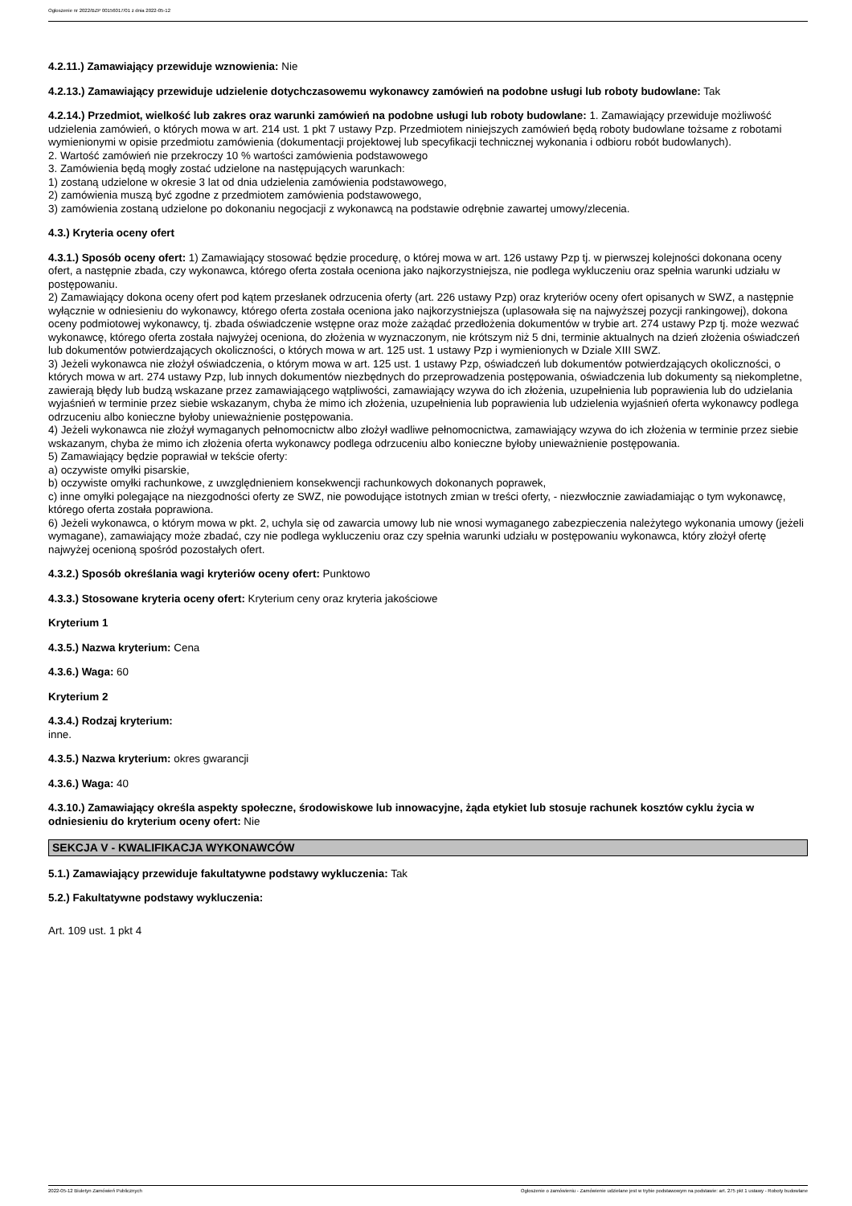Ogłoszenie nr 2022/BZP 00156017/01 z dnia 2022-05-12
4.2.11.) Zamawiający przewiduje wznowienia: Nie
4.2.13.) Zamawiający przewiduje udzielenie dotychczasowemu wykonawcy zamówień na podobne usługi lub roboty budowlane: Tak
4.2.14.) Przedmiot, wielkość lub zakres oraz warunki zamówień na podobne usługi lub roboty budowlane: 1. Zamawiający przewiduje możliwość udzielenia zamówień, o których mowa w art. 214 ust. 1 pkt 7 ustawy Pzp. Przedmiotem niniejszych zamówień będą roboty budowlane tożsame z robotami wymienionymi w opisie przedmiotu zamówienia (dokumentacji projektowej lub specyfikacji technicznej wykonania i odbioru robót budowlanych).
2. Wartość zamówień nie przekroczy 10 % wartości zamówienia podstawowego
3. Zamówienia będą mogły zostać udzielone na następujących warunkach:
1) zostaną udzielone w okresie 3 lat od dnia udzielenia zamówienia podstawowego,
2) zamówienia muszą być zgodne z przedmiotem zamówienia podstawowego,
3) zamówienia zostaną udzielone po dokonaniu negocjacji z wykonawcą na podstawie odrębnie zawartej umowy/zlecenia.
4.3.) Kryteria oceny ofert
4.3.1.) Sposób oceny ofert: 1) Zamawiający stosować będzie procedurę, o której mowa w art. 126 ustawy Pzp tj. w pierwszej kolejności dokonana oceny ofert, a następnie zbada, czy wykonawca, którego oferta została oceniona jako najkorzystniejsza, nie podlega wykluczeniu oraz spełnia warunki udziału w postępowaniu.
2) Zamawiający dokona oceny ofert pod kątem przesłanek odrzucenia oferty (art. 226 ustawy Pzp) oraz kryteriów oceny ofert opisanych w SWZ, a następnie wyłącznie w odniesieniu do wykonawcy, którego oferta została oceniona jako najkorzystniejsza (uplasowała się na najwyższej pozycji rankingowej), dokona oceny podmiotowej wykonawcy, tj. zbada oświadczenie wstępne oraz może zażądać przedłożenia dokumentów w trybie art. 274 ustawy Pzp tj. może wezwać wykonawcę, którego oferta została najwyżej oceniona, do złożenia w wyznaczonym, nie krótszym niż 5 dni, terminie aktualnych na dzień złożenia oświadczeń lub dokumentów potwierdzających okoliczności, o których mowa w art. 125 ust. 1 ustawy Pzp i wymienionych w Dziale XIII SWZ.
3) Jeżeli wykonawca nie złożył oświadczenia, o którym mowa w art. 125 ust. 1 ustawy Pzp, oświadczeń lub dokumentów potwierdzających okoliczności, o których mowa w art. 274 ustawy Pzp, lub innych dokumentów niezbędnych do przeprowadzenia postępowania, oświadczenia lub dokumenty są niekompletne, zawierają błędy lub budzą wskazane przez zamawiającego wątpliwości, zamawiający wzywa do ich złożenia, uzupełnienia lub poprawienia lub do udzielania wyjaśnień w terminie przez siebie wskazanym, chyba że mimo ich złożenia, uzupełnienia lub poprawienia lub udzielenia wyjaśnień oferta wykonawcy podlega odrzuceniu albo konieczne byłoby unieważnienie postępowania.
4) Jeżeli wykonawca nie złożył wymaganych pełnomocnictw albo złożył wadliwe pełnomocnictwa, zamawiający wzywa do ich złożenia w terminie przez siebie wskazanym, chyba że mimo ich złożenia oferta wykonawcy podlega odrzuceniu albo konieczne byłoby unieważnienie postępowania.
5) Zamawiający będzie poprawiał w tekście oferty:
a) oczywiste omyłki pisarskie,
b) oczywiste omyłki rachunkowe, z uwzględnieniem konsekwencji rachunkowych dokonanych poprawek,
c) inne omyłki polegające na niezgodności oferty ze SWZ, nie powodujące istotnych zmian w treści oferty, - niezwłocznie zawiadamiając o tym wykonawcę, którego oferta została poprawiona.
6) Jeżeli wykonawca, o którym mowa w pkt. 2, uchyla się od zawarcia umowy lub nie wnosi wymaganego zabezpieczenia należytego wykonania umowy (jeżeli wymagane), zamawiający może zbadać, czy nie podlega wykluczeniu oraz czy spełnia warunki udziału w postępowaniu wykonawca, który złożył ofertę najwyżej ocenioną spośród pozostałych ofert.
4.3.2.) Sposób określania wagi kryteriów oceny ofert: Punktowo
4.3.3.) Stosowane kryteria oceny ofert: Kryterium ceny oraz kryteria jakościowe
Kryterium 1
4.3.5.) Nazwa kryterium: Cena
4.3.6.) Waga: 60
Kryterium 2
4.3.4.) Rodzaj kryterium:
inne.
4.3.5.) Nazwa kryterium: okres gwarancji
4.3.6.) Waga: 40
4.3.10.) Zamawiający określa aspekty społeczne, środowiskowe lub innowacyjne, żąda etykiet lub stosuje rachunek kosztów cyklu życia w odniesieniu do kryterium oceny ofert: Nie
SEKCJA V - KWALIFIKACJA WYKONAWCÓW
5.1.) Zamawiający przewiduje fakultatywne podstawy wykluczenia: Tak
5.2.) Fakultatywne podstawy wykluczenia:
Art. 109 ust. 1 pkt 4
2022-05-12 Biuletyn Zamówień Publicznych Ogłoszenie o zamówieniu - Zamówienie udzielane jest w trybie podstawowym na podstawie: art. 275 pkt 1 ustawy - Roboty budowlane